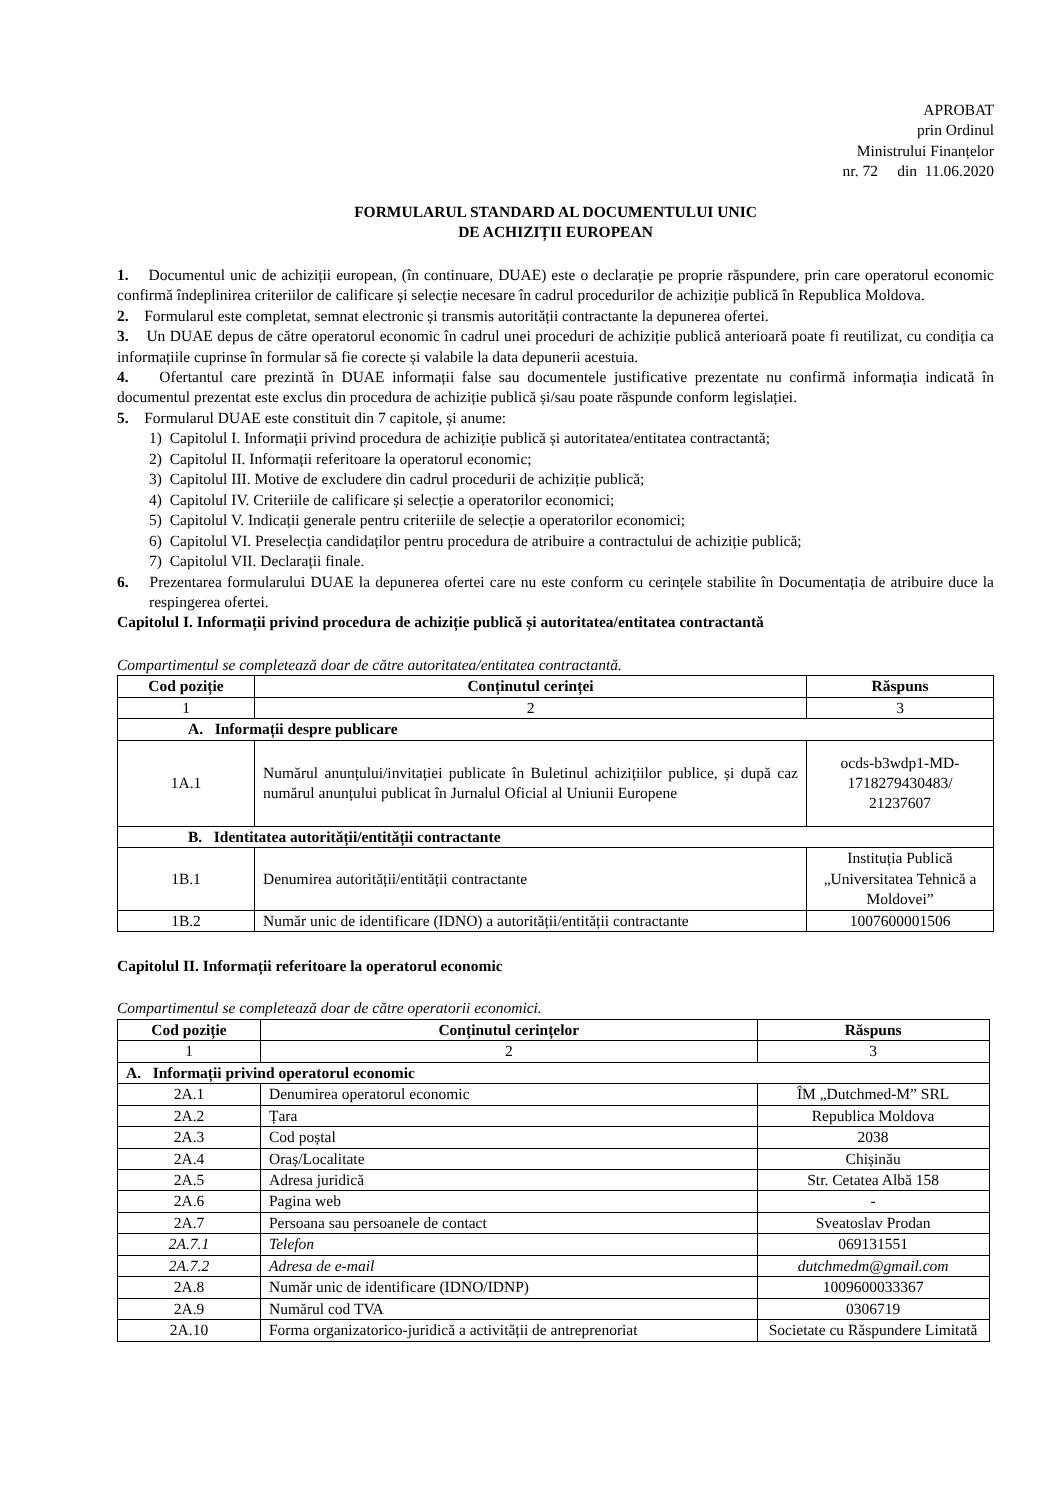APROBAT
prin Ordinul
Ministrului Finanțelor
nr. 72 din 11.06.2020
FORMULARUL STANDARD AL DOCUMENTULUI UNIC
DE ACHIZIȚII EUROPEAN
1. Documentul unic de achiziții european, (în continuare, DUAE) este o declarație pe proprie răspundere, prin care operatorul economic confirmă îndeplinirea criteriilor de calificare și selecție necesare în cadrul procedurilor de achiziție publică în Republica Moldova.
2. Formularul este completat, semnat electronic și transmis autorității contractante la depunerea ofertei.
3. Un DUAE depus de către operatorul economic în cadrul unei proceduri de achiziție publică anterioară poate fi reutilizat, cu condiția ca informațiile cuprinse în formular să fie corecte și valabile la data depunerii acestuia.
4. Ofertantul care prezintă în DUAE informații false sau documentele justificative prezentate nu confirmă informația indicată în documentul prezentat este exclus din procedura de achiziție publică și/sau poate răspunde conform legislației.
5. Formularul DUAE este constituit din 7 capitole, și anume:
1) Capitolul I. Informații privind procedura de achiziție publică și autoritatea/entitatea contractantă;
2) Capitolul II. Informații referitoare la operatorul economic;
3) Capitolul III. Motive de excludere din cadrul procedurii de achiziție publică;
4) Capitolul IV. Criteriile de calificare și selecție a operatorilor economici;
5) Capitolul V. Indicații generale pentru criteriile de selecție a operatorilor economici;
6) Capitolul VI. Preselecția candidaților pentru procedura de atribuire a contractului de achiziție publică;
7) Capitolul VII. Declarații finale.
6. Prezentarea formularului DUAE la depunerea ofertei care nu este conform cu cerințele stabilite în Documentația de atribuire duce la respingerea ofertei.
Capitolul I. Informații privind procedura de achiziție publică și autoritatea/entitatea contractantă
Compartimentul se completează doar de către autoritatea/entitatea contractantă.
| Cod poziție | Conținutul cerinței | Răspuns |
| --- | --- | --- |
| 1 | 2 | 3 |
| A. Informații despre publicare | | |
| 1A.1 | Numărul anunțului/invitației publicate în Buletinul achizițiilor publice, și după caz numărul anunțului publicat în Jurnalul Oficial al Uniunii Europene | ocds-b3wdp1-MD-1718279430483/ 21237607 |
| B. Identitatea autorității/entității contractante | | |
| 1B.1 | Denumirea autorității/entității contractante | Instituția Publică „Universitatea Tehnică a Moldovei” |
| 1B.2 | Număr unic de identificare (IDNO) a autorității/entității contractante | 1007600001506 |
Capitolul II. Informații referitoare la operatorul economic
Compartimentul se completează doar de către operatorii economici.
| Cod poziție | Conținutul cerințelor | Răspuns |
| --- | --- | --- |
| 1 | 2 | 3 |
| A. Informații privind operatorul economic | | |
| 2A.1 | Denumirea operatorul economic | ÎM „Dutchmed-M” SRL |
| 2A.2 | Țara | Republica Moldova |
| 2A.3 | Cod poștal | 2038 |
| 2A.4 | Oraș/Localitate | Chișinău |
| 2A.5 | Adresa juridică | Str. Cetatea Albă 158 |
| 2A.6 | Pagina web | - |
| 2A.7 | Persoana sau persoanele de contact | Sveatoslav Prodan |
| 2A.7.1 | Telefon | 069131551 |
| 2A.7.2 | Adresa de e-mail | dutchmedm@gmail.com |
| 2A.8 | Număr unic de identificare (IDNO/IDNP) | 1009600033367 |
| 2A.9 | Numărul cod TVA | 0306719 |
| 2A.10 | Forma organizatorico-juridică a activității de antreprenoriat | Societate cu Răspundere Limitată |